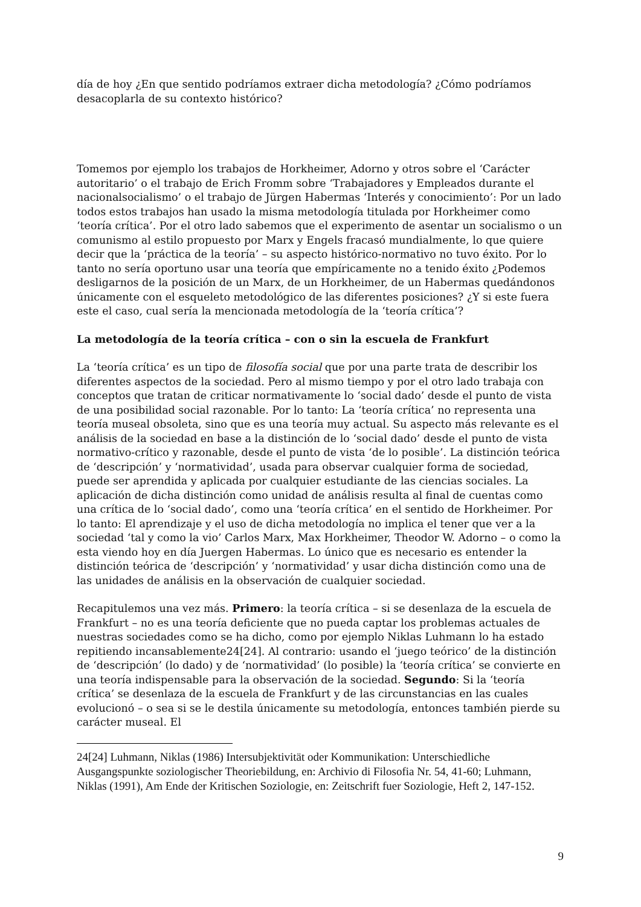día de hoy ¿En que sentido podríamos extraer dicha metodología? ¿Cómo podríamos desacoplarla de su contexto histórico?
Tomemos por ejemplo los trabajos de Horkheimer, Adorno y otros sobre el ‘Carácter autoritario’ o el trabajo de Erich Fromm sobre ‘Trabajadores y Empleados durante el nacionalsocialismo’ o el trabajo de Jürgen Habermas ‘Interés y conocimiento’: Por un lado todos estos trabajos han usado la misma metodología titulada por Horkheimer como ‘teoría crítica’. Por el otro lado sabemos que el experimento de asentar un socialismo o un comunismo al estilo propuesto por Marx y Engels fracasó mundialmente, lo que quiere decir que la ‘práctica de la teoría’ – su aspecto histórico-normativo no tuvo éxito. Por lo tanto no sería oportuno usar una teoría que empíricamente no a tenido éxito ¿Podemos desligarnos de la posición de un Marx, de un Horkheimer, de un Habermas quedándonos únicamente con el esqueleto metodológico de las diferentes posiciones? ¿Y si este fuera este el caso, cual sería la mencionada metodología de la ‘teoría crítica’?
La metodología de la teoría crítica – con o sin la escuela de Frankfurt
La ‘teoría crítica’ es un tipo de filosofía social que por una parte trata de describir los diferentes aspectos de la sociedad. Pero al mismo tiempo y por el otro lado trabaja con conceptos que tratan de criticar normativamente lo ‘social dado’ desde el punto de vista de una posibilidad social razonable. Por lo tanto: La ‘teoría crítica’ no representa una teoría museal obsoleta, sino que es una teoría muy actual. Su aspecto más relevante es el análisis de la sociedad en base a la distinción de lo ‘social dado’ desde el punto de vista normativo-crítico y razonable, desde el punto de vista ‘de lo posible’. La distinción teórica de ‘descripción’ y ‘normatividad’, usada para observar cualquier forma de sociedad, puede ser aprendida y aplicada por cualquier estudiante de las ciencias sociales. La aplicación de dicha distinción como unidad de análisis resulta al final de cuentas como una crítica de lo ‘social dado’, como una ‘teoría crítica’ en el sentido de Horkheimer. Por lo tanto: El aprendizaje y el uso de dicha metodología no implica el tener que ver a la sociedad ‘tal y como la vio’ Carlos Marx, Max Horkheimer, Theodor W. Adorno – o como la esta viendo hoy en día Juergen Habermas. Lo único que es necesario es entender la distinción teórica de ‘descripción’ y ‘normatividad’ y usar dicha distinción como una de las unidades de análisis en la observación de cualquier sociedad.
Recapitulemos una vez más. Primero: la teoría crítica – si se desenlaza de la escuela de Frankfurt – no es una teoría deficiente que no pueda captar los problemas actuales de nuestras sociedades como se ha dicho, como por ejemplo Niklas Luhmann lo ha estado repitiendo incansablemente24[24]. Al contrario: usando el ‘juego teórico’ de la distinción de ‘descripción’ (lo dado) y de ‘normatividad’ (lo posible) la ‘teoría crítica’ se convierte en una teoría indispensable para la observación de la sociedad. Segundo: Si la ‘teoría crítica’ se desenlaza de la escuela de Frankfurt y de las circunstancias en las cuales evolucionó – o sea si se le destila únicamente su metodología, entonces también pierde su carácter museal. El
24[24] Luhmann, Niklas (1986) Intersubjektivität oder Kommunikation: Unterschiedliche Ausgangspunkte soziologischer Theoriebildung, en: Archivio di Filosofia Nr. 54, 41-60; Luhmann, Niklas (1991), Am Ende der Kritischen Soziologie, en: Zeitschrift fuer Soziologie, Heft 2, 147-152.
9